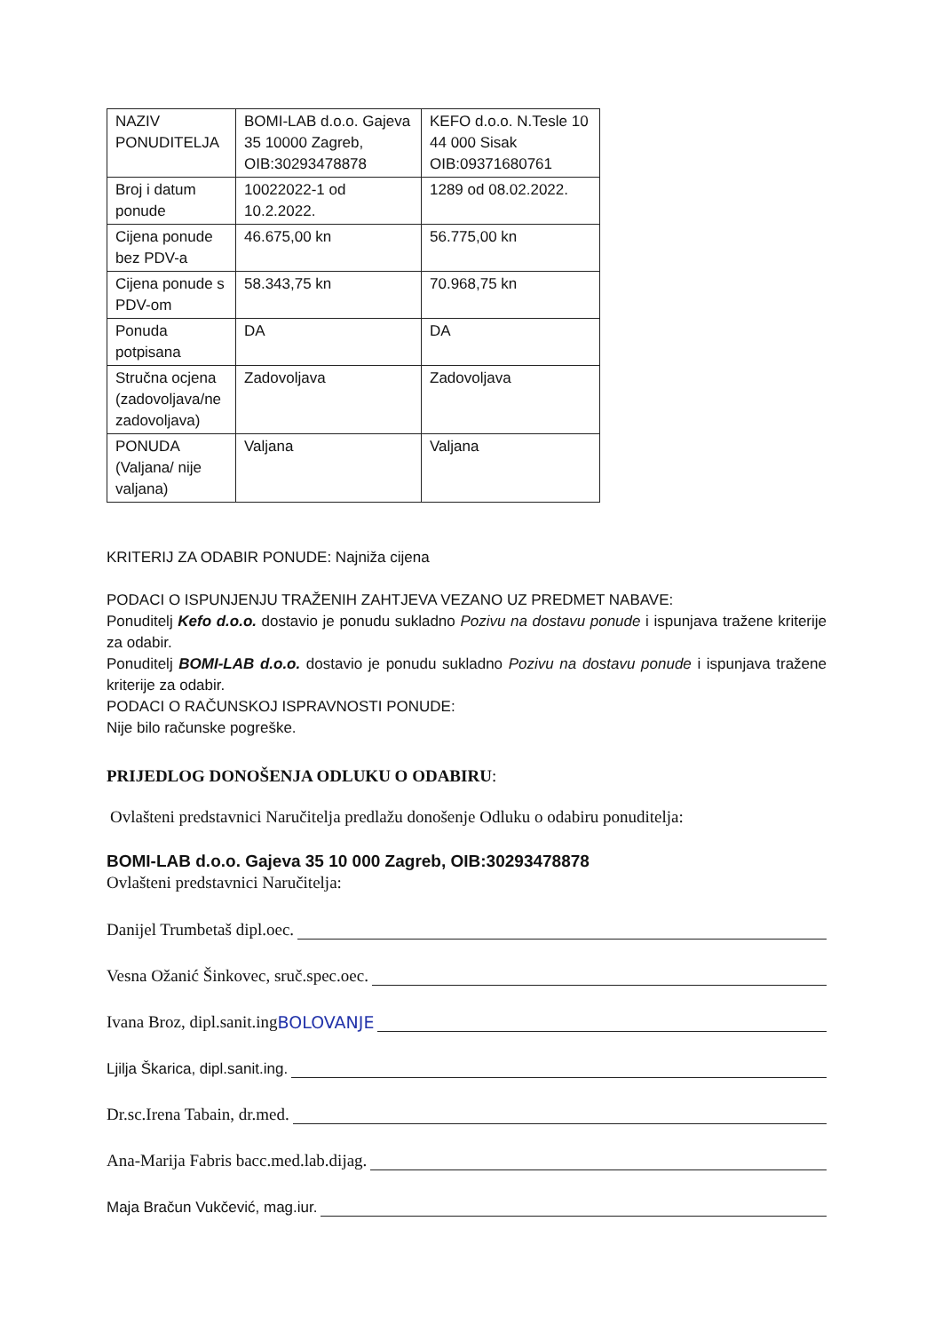| NAZIV PONUDITELJA | BOMI-LAB d.o.o. Gajeva 35 10000 Zagreb, OIB:30293478878 | KEFO d.o.o. N.Tesle 10 44 000 Sisak OIB:09371680761 |
| Broj i datum ponude | 10022022-1 od 10.2.2022. | 1289 od 08.02.2022. |
| Cijena ponude bez PDV-a | 46.675,00 kn | 56.775,00 kn |
| Cijena ponude s PDV-om | 58.343,75 kn | 70.968,75 kn |
| Ponuda potpisana | DA | DA |
| Stručna ocjena (zadovoljava/ne zadovoljava) | Zadovoljava | Zadovoljava |
| PONUDA (Valjana/ nije valjana) | Valjana | Valjana |
KRITERIJ ZA ODABIR PONUDE: Najniža cijena
PODACI O ISPUNJENJU TRAŽENIH ZAHTJEVA VEZANO UZ PREDMET NABAVE:
Ponuditelj Kefo d.o.o. dostavio je ponudu sukladno Pozivu na dostavu ponude i ispunjava tražene kriterije za odabir.
Ponuditelj BOMI-LAB d.o.o. dostavio je ponudu sukladno Pozivu na dostavu ponude i ispunjava tražene kriterije za odabir.
PODACI O RAČUNSKOJ ISPRAVNOSTI PONUDE:
Nije bilo računske pogreške.
PRIJEDLOG DONOŠENJA ODLUKU O ODABIRU:
Ovlašteni predstavnici Naručitelja predlažu donošenje Odluku o odabiru ponuditelja:
BOMI-LAB d.o.o. Gajeva 35 10 000 Zagreb, OIB:30293478878
Ovlašteni predstavnici Naručitelja:
Danijel Trumbetaš dipl.oec.
Vesna Ožanić Šinkovec, sruč.spec.oec.
Ivana Broz, dipl.sanit.ing BOLOVANJE
Ljilja Škarica, dipl.sanit.ing.
Dr.sc.Irena Tabain, dr.med.
Ana-Marija Fabris bacc.med.lab.dijag.
Maja Bračun Vukčević, mag.iur.